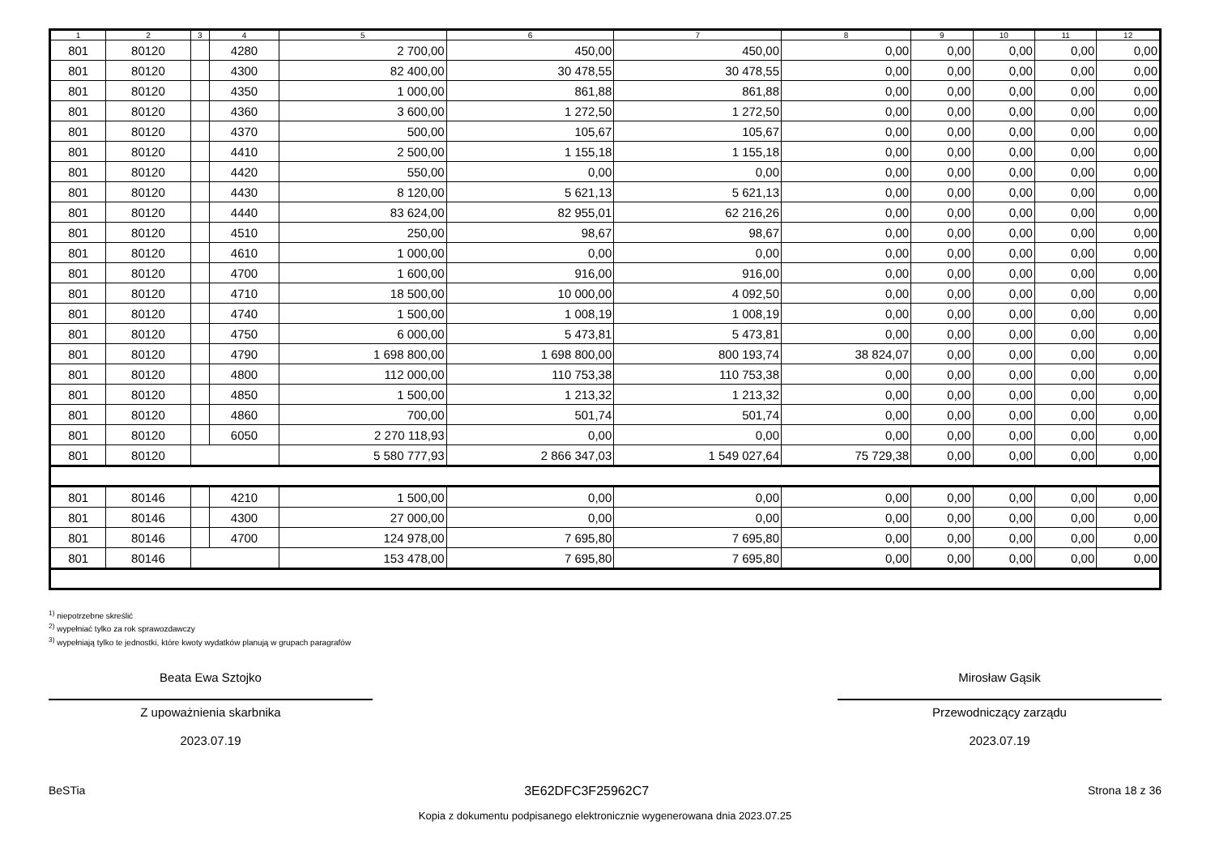| 1 | 2 | 3 | 4 | 5 | 6 | 7 | 8 | 9 | 10 | 11 | 12 |
| --- | --- | --- | --- | --- | --- | --- | --- | --- | --- | --- | --- |
| 801 | 80120 | | 4280 | 2 700,00 | 450,00 | 450,00 | 0,00 | 0,00 | 0,00 | 0,00 | 0,00 |
| 801 | 80120 | | 4300 | 82 400,00 | 30 478,55 | 30 478,55 | 0,00 | 0,00 | 0,00 | 0,00 | 0,00 |
| 801 | 80120 | | 4350 | 1 000,00 | 861,88 | 861,88 | 0,00 | 0,00 | 0,00 | 0,00 | 0,00 |
| 801 | 80120 | | 4360 | 3 600,00 | 1 272,50 | 1 272,50 | 0,00 | 0,00 | 0,00 | 0,00 | 0,00 |
| 801 | 80120 | | 4370 | 500,00 | 105,67 | 105,67 | 0,00 | 0,00 | 0,00 | 0,00 | 0,00 |
| 801 | 80120 | | 4410 | 2 500,00 | 1 155,18 | 1 155,18 | 0,00 | 0,00 | 0,00 | 0,00 | 0,00 |
| 801 | 80120 | | 4420 | 550,00 | 0,00 | 0,00 | 0,00 | 0,00 | 0,00 | 0,00 | 0,00 |
| 801 | 80120 | | 4430 | 8 120,00 | 5 621,13 | 5 621,13 | 0,00 | 0,00 | 0,00 | 0,00 | 0,00 |
| 801 | 80120 | | 4440 | 83 624,00 | 82 955,01 | 62 216,26 | 0,00 | 0,00 | 0,00 | 0,00 | 0,00 |
| 801 | 80120 | | 4510 | 250,00 | 98,67 | 98,67 | 0,00 | 0,00 | 0,00 | 0,00 | 0,00 |
| 801 | 80120 | | 4610 | 1 000,00 | 0,00 | 0,00 | 0,00 | 0,00 | 0,00 | 0,00 | 0,00 |
| 801 | 80120 | | 4700 | 1 600,00 | 916,00 | 916,00 | 0,00 | 0,00 | 0,00 | 0,00 | 0,00 |
| 801 | 80120 | | 4710 | 18 500,00 | 10 000,00 | 4 092,50 | 0,00 | 0,00 | 0,00 | 0,00 | 0,00 |
| 801 | 80120 | | 4740 | 1 500,00 | 1 008,19 | 1 008,19 | 0,00 | 0,00 | 0,00 | 0,00 | 0,00 |
| 801 | 80120 | | 4750 | 6 000,00 | 5 473,81 | 5 473,81 | 0,00 | 0,00 | 0,00 | 0,00 | 0,00 |
| 801 | 80120 | | 4790 | 1 698 800,00 | 1 698 800,00 | 800 193,74 | 38 824,07 | 0,00 | 0,00 | 0,00 | 0,00 |
| 801 | 80120 | | 4800 | 112 000,00 | 110 753,38 | 110 753,38 | 0,00 | 0,00 | 0,00 | 0,00 | 0,00 |
| 801 | 80120 | | 4850 | 1 500,00 | 1 213,32 | 1 213,32 | 0,00 | 0,00 | 0,00 | 0,00 | 0,00 |
| 801 | 80120 | | 4860 | 700,00 | 501,74 | 501,74 | 0,00 | 0,00 | 0,00 | 0,00 | 0,00 |
| 801 | 80120 | | 6050 | 2 270 118,93 | 0,00 | 0,00 | 0,00 | 0,00 | 0,00 | 0,00 | 0,00 |
| 801 | 80120 | | | 5 580 777,93 | 2 866 347,03 | 1 549 027,64 | 75 729,38 | 0,00 | 0,00 | 0,00 | 0,00 |
| 801 | 80146 | | 4210 | 1 500,00 | 0,00 | 0,00 | 0,00 | 0,00 | 0,00 | 0,00 | 0,00 |
| 801 | 80146 | | 4300 | 27 000,00 | 0,00 | 0,00 | 0,00 | 0,00 | 0,00 | 0,00 | 0,00 |
| 801 | 80146 | | 4700 | 124 978,00 | 7 695,80 | 7 695,80 | 0,00 | 0,00 | 0,00 | 0,00 | 0,00 |
| 801 | 80146 | | | 153 478,00 | 7 695,80 | 7 695,80 | 0,00 | 0,00 | 0,00 | 0,00 | 0,00 |
<sup>1)</sup> niepotrzebne skreślić
<sup>2)</sup> wypełniać tylko za rok sprawozdawczy
<sup>3)</sup> wypełniają tylko te jednostki, które kwoty wydatków planują w grupach paragrafów
Beata Ewa Sztojko
Z upoważnienia skarbnika
2023.07.19
Mirosław Gąsik
Przewodniczący zarządu
2023.07.19
BeSTia 3E62DFC3F25962C7 Strona 18 z 36
Kopia z dokumentu podpisanego elektronicznie wygenerowana dnia 2023.07.25